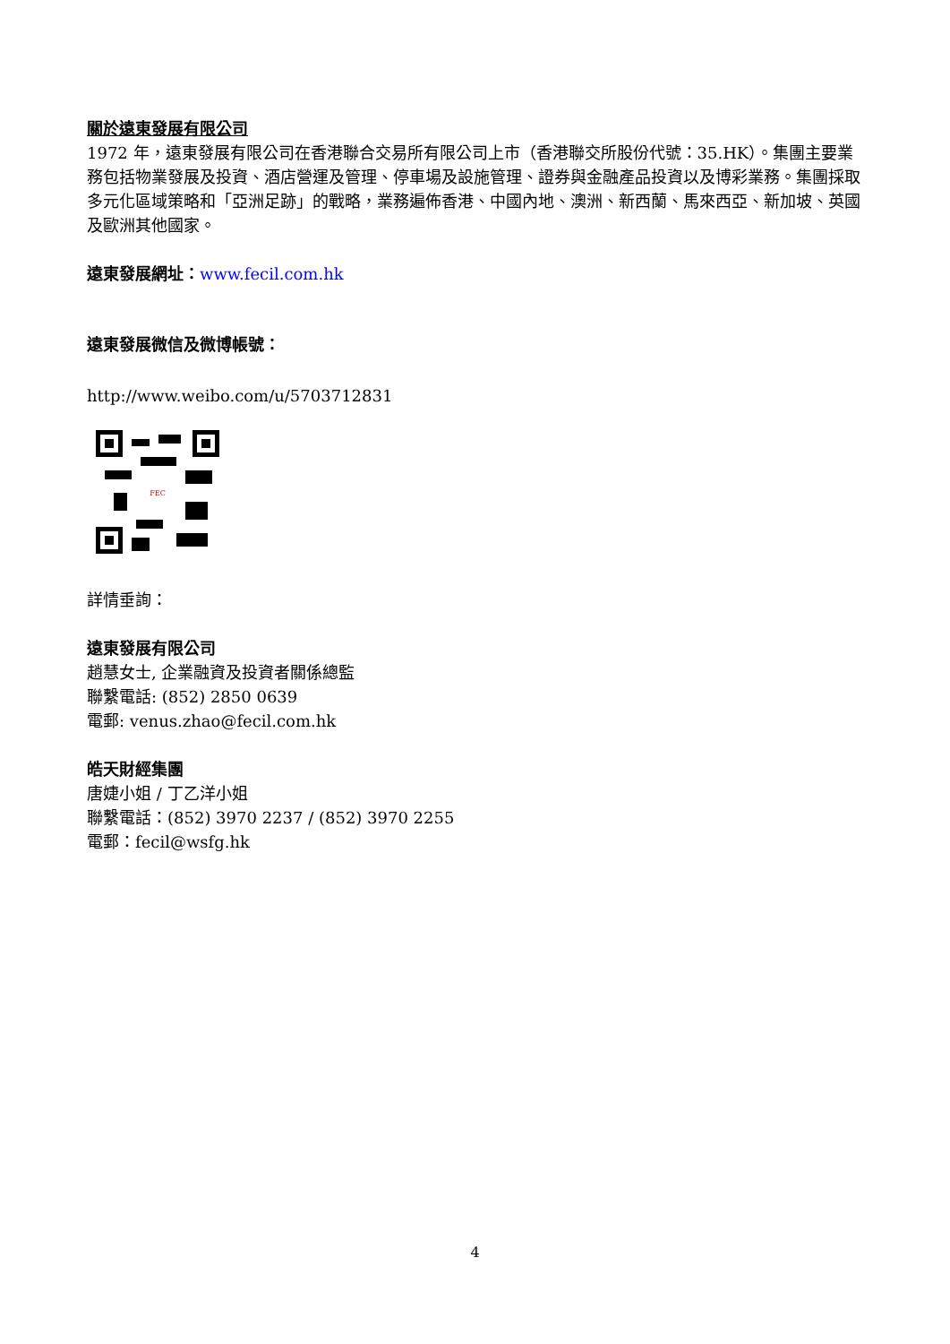關於遠東發展有限公司
1972 年，遠東發展有限公司在香港聯合交易所有限公司上市（香港聯交所股份代號：35.HK）。集團主要業務包括物業發展及投資、酒店營運及管理、停車場及設施管理、證券與金融產品投資以及博彩業務。集團採取多元化區域策略和「亞洲足跡」的戰略，業務遍佈香港、中國內地、澳洲、新西蘭、馬來西亞、新加坡、英國及歐洲其他國家。
遠東發展網址：www.fecil.com.hk
遠東發展微信及微博帳號：
http://www.weibo.com/u/5703712831
FEC
詳情垂詢：
遠東發展有限公司
趙慧女士, 企業融資及投資者關係總監
聯繫電話: (852) 2850 0639
電郵: venus.zhao@fecil.com.hk
皓天財經集團
唐婕小姐 / 丁乙洋小姐
聯繫電話：(852) 3970 2237 / (852) 3970 2255
電郵：fecil@wsfg.hk
4